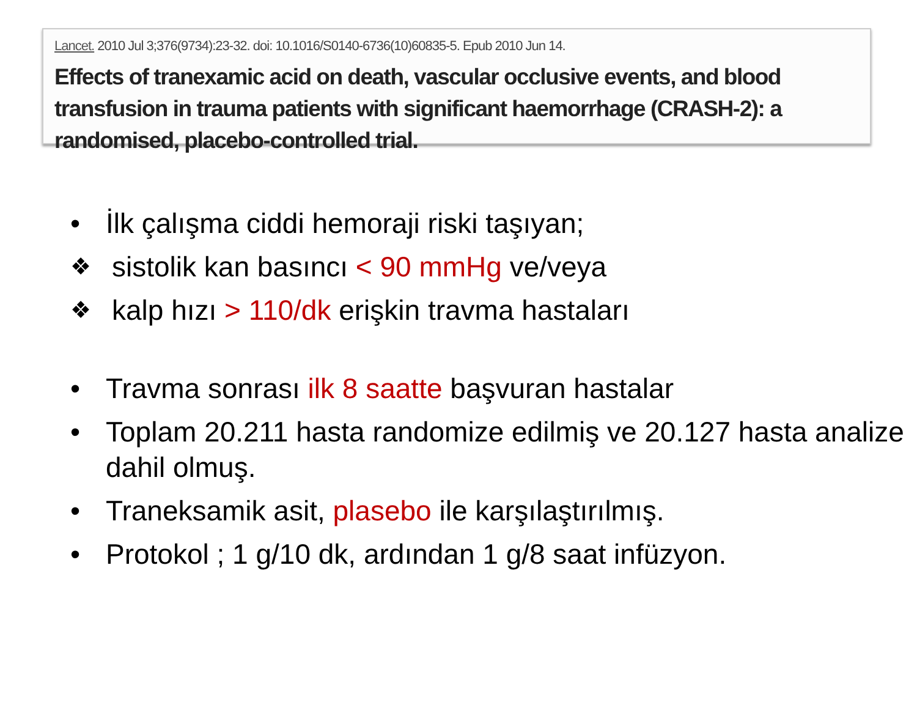Lancet. 2010 Jul 3;376(9734):23-32. doi: 10.1016/S0140-6736(10)60835-5. Epub 2010 Jun 14.
Effects of tranexamic acid on death, vascular occlusive events, and blood transfusion in trauma patients with significant haemorrhage (CRASH-2): a randomised, placebo-controlled trial.
• İlk çalışma ciddi hemoraji riski taşıyan;
❖ sistolik kan basıncı < 90 mmHg ve/veya
❖ kalp hızı > 110/dk erişkin travma hastaları
• Travma sonrası ilk 8 saatte başvuran hastalar
• Toplam 20.211 hasta randomize edilmiş ve 20.127 hasta analize dahil olmuş.
• Traneksamik asit, plasebo ile karşılaştırılmış.
• Protokol ; 1 g/10 dk, ardından 1 g/8 saat infüzyon.